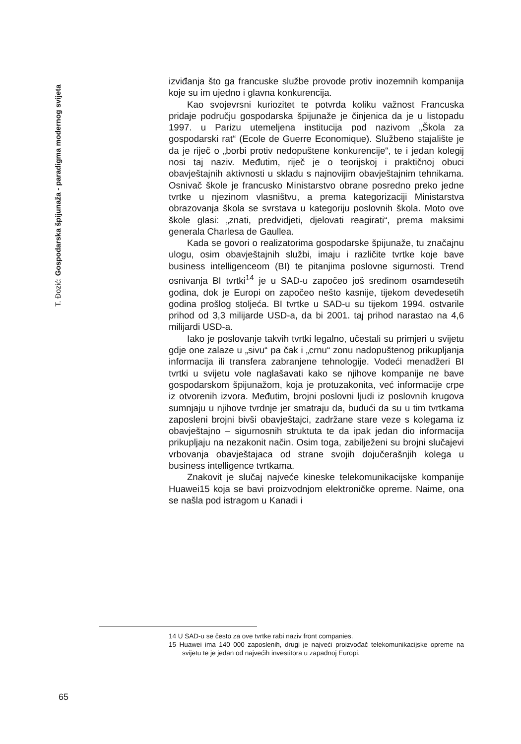T. Đozić: Gospodarska špijunaža - paradigma modernog svijeta
izviđanja što ga francuske službe provode protiv inozemnih kompanija koje su im ujedno i glavna konkurencija.
Kao svojevrsni kuriozitet te potvrda koliku važnost Francuska pridaje području gospodarska špijunaže je činjenica da je u listopadu 1997. u Parizu utemeljena institucija pod nazivom „Škola za gospodarski rat“ (Ecole de Guerre Economique). Službeno stajalište je da je riječ o „borbi protiv nedopuštene konkurencije“, te i jedan kolegij nosi taj naziv. Međutim, riječ je o teorijskoj i praktičnoj obuci obavještajnih aktivnosti u skladu s najnovijim obavještajnim tehnikama. Osnivač škole je francusko Ministarstvo obrane posredno preko jedne tvrtke u njezinom vlasništvu, a prema kategorizaciji Ministarstva obrazovanja škola se svrstava u kategoriju poslovnih škola. Moto ove škole glasi: „znati, predvidjeti, djelovati reagirati“, prema maksimi generala Charlesa de Gaullea.
Kada se govori o realizatorima gospodarske špijunaže, tu značajnu ulogu, osim obavještajnih službi, imaju i različite tvrtke koje bave business intelligenceom (BI) te pitanjima poslovne sigurnosti. Trend osnivanja BI tvrtki<sup>14</sup> je u SAD-u započeo još sredinom osamdesetih godina, dok je Europi on započeo nešto kasnije, tijekom devedesetih godina prošlog stoljeća. BI tvrtke u SAD-u su tijekom 1994. ostvarile prihod od 3,3 milijarde USD-a, da bi 2001. taj prihod narastao na 4,6 milijardi USD-a.
Iako je poslovanje takvih tvrtki legalno, učestali su primjeri u svijetu gdje one zalaze u „sivu“ pa čak i „crnu“ zonu nadopuštenog prikupljanja informacija ili transfera zabranjene tehnologije. Vodeći menadžeri BI tvrtki u svijetu vole naglašavati kako se njihove kompanije ne bave gospodarskom špijunažom, koja je protuzakonita, već informacije crpe iz otvorenih izvora. Međutim, brojni poslovni ljudi iz poslovnih krugova sumnjaju u njihove tvrdnje jer smatraju da, budući da su u tim tvrtkama zaposleni brojni bivši obavještajci, zadržane stare veze s kolegama iz obavještajno – sigurnosnih struktuta te da ipak jedan dio informacija prikupljaju na nezakonit način. Osim toga, zabilježeni su brojni slučajevi vrbovanja obavještajaca od strane svojih dojučerašnjih kolega u business intelligence tvrtkama.
Znakovit je slučaj najveće kineske telekomunikacijske kompanije Huawei15 koja se bavi proizvodnjom elektroničke opreme. Naime, ona se našla pod istragom u Kanadi i
14 U SAD-u se često za ove tvrtke rabi naziv front companies.
15 Huawei ima 140 000 zaposlenih, drugi je najveći proizvođač telekomunikacijske opreme na svijetu te je jedan od najvećih investitora u zapadnoj Europi.
65